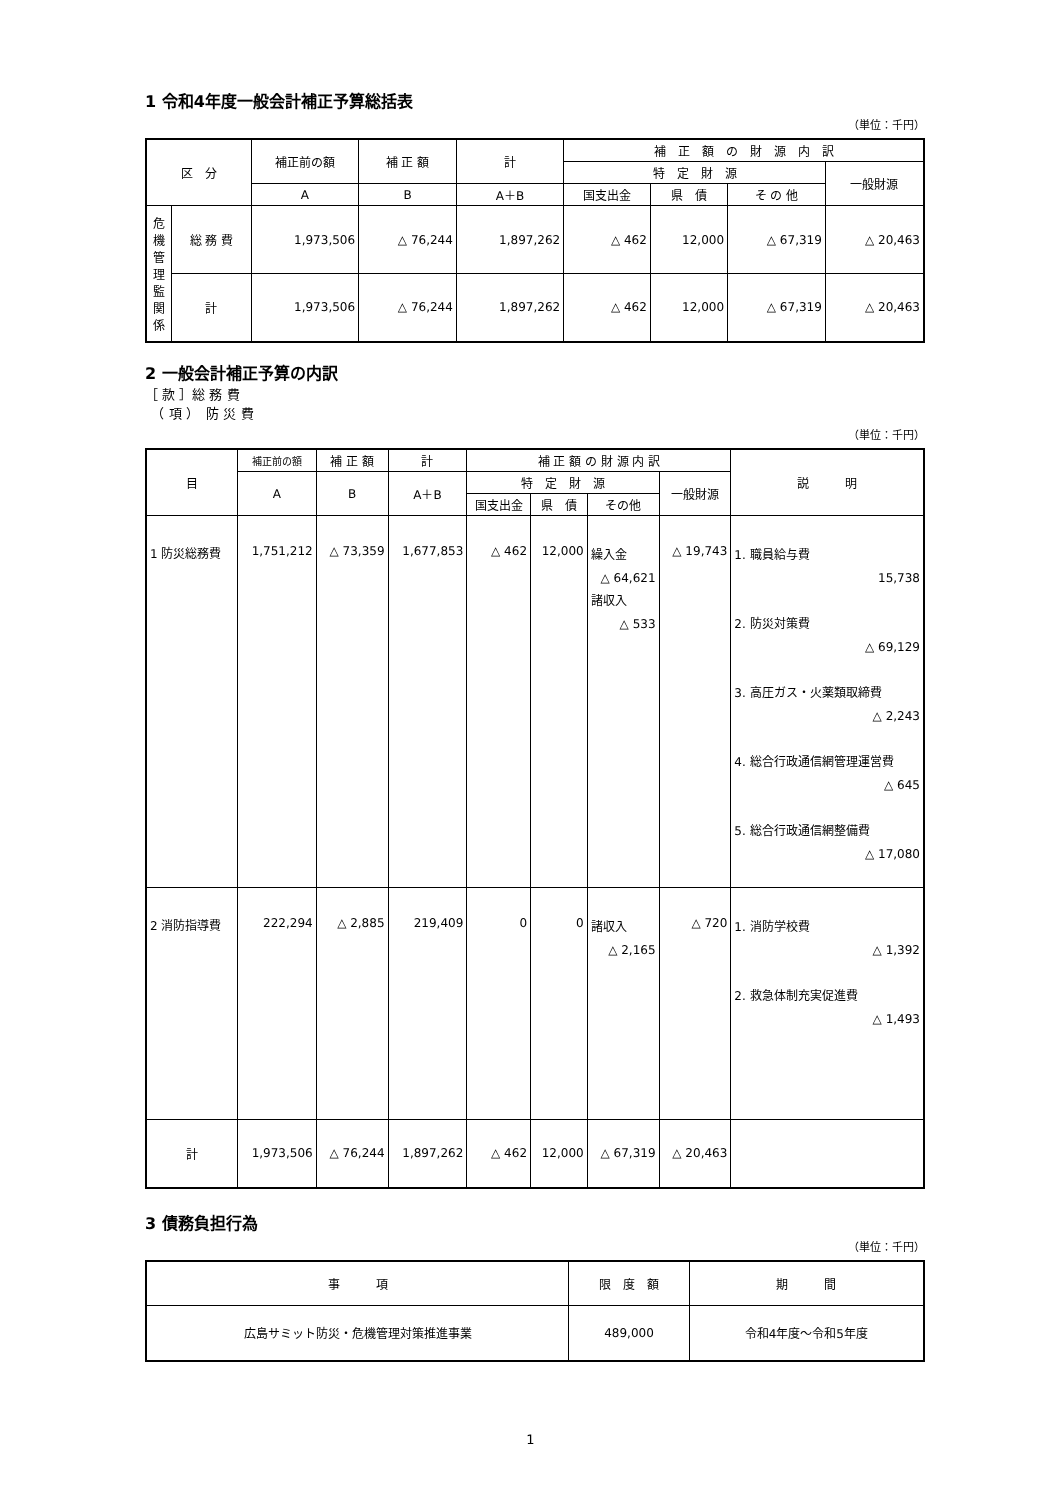1 令和4年度一般会計補正予算総括表
（単位：千円）
| 区 分 | | 補正前の額 | 補 正 額 | 計 | 補 正 額 の 財 源 内 訳 | | | |
| --- | --- | --- | --- | --- | --- | --- | --- | --- |
| | | | | | 特 定 財 源 | | | 一般財源 |
| | | A | B | A＋B | 国支出金 | 県 債 | そ の 他 | |
| 危 機 管 理 監 関 係 | 総 務 費 | 1,973,506 | △ 76,244 | 1,897,262 | △ 462 | 12,000 | △ 67,319 | △ 20,463 |
| | 計 | 1,973,506 | △ 76,244 | 1,897,262 | △ 462 | 12,000 | △ 67,319 | △ 20,463 |
2 一般会計補正予算の内訳
［ 款 ］総 務 費
　（ 項 ）　防 災 費
（単位：千円）
| 目 | 補正前の額 | 補 正 額 | 計 | 補 正 額 の 財 源 内 訳 | | | | 説 明 |
| --- | --- | --- | --- | --- | --- | --- | --- | --- |
| | A | B | A＋B | 特 定 財 源 | | | 一般財源 | |
| | | | | 国支出金 | 県 債 | その他 | | |
| 1 防災総務費 | 1,751,212 | △ 73,359 | 1,677,853 | △ 462 | 12,000 | 繰入金 △ 64,621 諸収入 △ 533 | △ 19,743 | 1. 職員給与費 15,738 2. 防災対策費 △ 69,129 3. 高圧ガス・火薬類取締費 △ 2,243 4. 総合行政通信網管理運営費 △ 645 5. 総合行政通信網整備費 △ 17,080 |
| 2 消防指導費 | 222,294 | △ 2,885 | 219,409 | 0 | 0 | 諸収入 △ 2,165 | △ 720 | 1. 消防学校費 △ 1,392 2. 救急体制充実促進費 △ 1,493 |
| 計 | 1,973,506 | △ 76,244 | 1,897,262 | △ 462 | 12,000 | △ 67,319 | △ 20,463 | |
3 債務負担行為
（単位：千円）
| 事 項 | 限 度 額 | 期 間 |
| --- | --- | --- |
| 広島サミット防災・危機管理対策推進事業 | 489,000 | 令和4年度～令和5年度 |
1